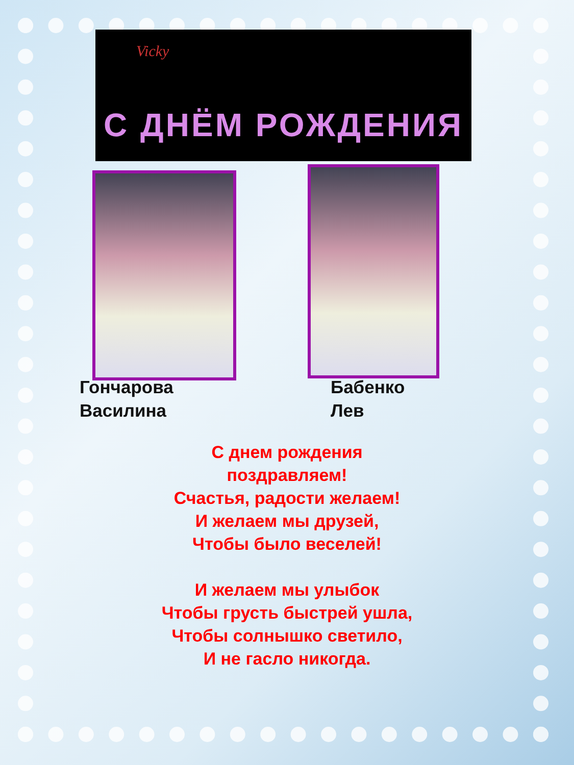Vicky
С ДНЁМ РОЖДЕНИЯ
Гончарова
Василина
Бабенко
Лев
С днем рождения
поздравляем!
Счастья, радости желаем!
И желаем мы друзей,
Чтобы было веселей!
И желаем мы улыбок
Чтобы грусть быстрей ушла,
Чтобы солнышко светило,
И не гасло никогда.